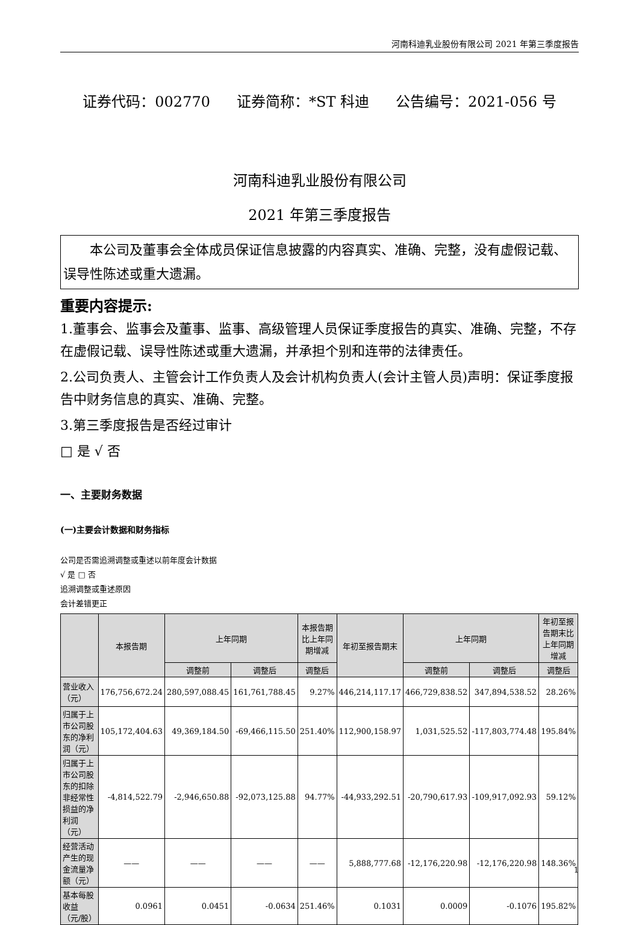河南科迪乳业股份有限公司 2021 年第三季度报告
证券代码：002770 证券简称：*ST 科迪 公告编号：2021-056 号
河南科迪乳业股份有限公司
2021 年第三季度报告
本公司及董事会全体成员保证信息披露的内容真实、准确、完整，没有虚假记载、误导性陈述或重大遗漏。
重要内容提示:
1.董事会、监事会及董事、监事、高级管理人员保证季度报告的真实、准确、完整，不存在虚假记载、误导性陈述或重大遗漏，并承担个别和连带的法律责任。
2.公司负责人、主管会计工作负责人及会计机构负责人(会计主管人员)声明：保证季度报告中财务信息的真实、准确、完整。
3.第三季度报告是否经过审计
□ 是 √ 否
一、主要财务数据
(一)主要会计数据和财务指标
公司是否需追溯调整或重述以前年度会计数据
√ 是 □ 否
追溯调整或重述原因
会计差错更正
| | 本报告期 | 上年同期 | | 本报告期比上年同期增减 | 年初至报告期末 | 上年同期 | | 年初至报告期末比上年同期增减 |
| --- | --- | --- | --- | --- | --- | --- | --- | --- |
| | | 调整前 | 调整后 | 调整后 | | 调整前 | 调整后 | 调整后 |
| 营业收入（元） | 176,756,672.24 | 280,597,088.45 | 161,761,788.45 | 9.27% | 446,214,117.17 | 466,729,838.52 | 347,894,538.52 | 28.26% |
| 归属于上市公司股东的净利润（元） | 105,172,404.63 | 49,369,184.50 | -69,466,115.50 | 251.40% | 112,900,158.97 | 1,031,525.52 | -117,803,774.48 | 195.84% |
| 归属于上市公司股东的扣除非经常性损益的净利润（元） | -4,814,522.79 | -2,946,650.88 | -92,073,125.88 | 94.77% | -44,933,292.51 | -20,790,617.93 | -109,917,092.93 | 59.12% |
| 经营活动产生的现金流量净额（元） | —— | —— | —— | —— | 5,888,777.68 | -12,176,220.98 | -12,176,220.98 | 148.36% |
| 基本每股收益（元/股） | 0.0961 | 0.0451 | -0.0634 | 251.46% | 0.1031 | 0.0009 | -0.1076 | 195.82% |
1